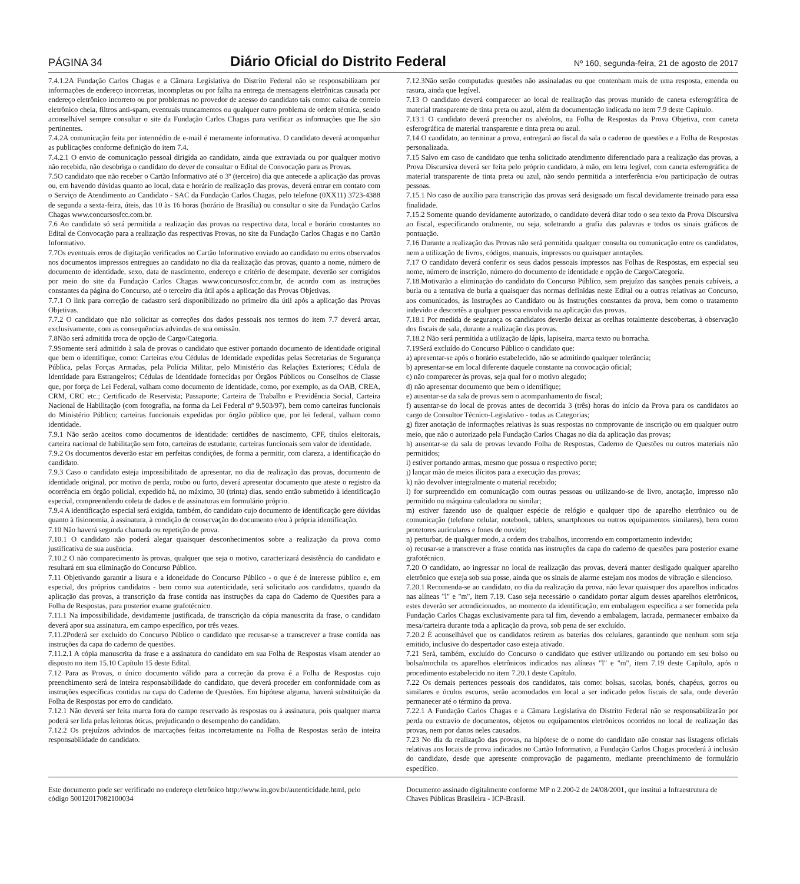PÁGINA 34 Diário Oficial do Distrito Federal Nº 160, segunda-feira, 21 de agosto de 2017
7.4.1.2A Fundação Carlos Chagas e a Câmara Legislativa do Distrito Federal não se responsabilizam por informações de endereço incorretas, incompletas ou por falha na entrega de mensagens eletrônicas causada por endereço eletrônico incorreto ou por problemas no provedor de acesso do candidato tais como: caixa de correio eletrônico cheia, filtros anti-spam, eventuais truncamentos ou qualquer outro problema de ordem técnica, sendo aconselhável sempre consultar o site da Fundação Carlos Chagas para verificar as informações que lhe são pertinentes.
7.4.2A comunicação feita por intermédio de e-mail é meramente informativa. O candidato deverá acompanhar as publicações conforme definição do item 7.4.
7.4.2.1 O envio de comunicação pessoal dirigida ao candidato, ainda que extraviada ou por qualquer motivo não recebida, não desobriga o candidato do dever de consultar o Edital de Convocação para as Provas.
7.5O candidato que não receber o Cartão Informativo até o 3º (terceiro) dia que antecede a aplicação das provas ou, em havendo dúvidas quanto ao local, data e horário de realização das provas, deverá entrar em contato com o Serviço de Atendimento ao Candidato - SAC da Fundação Carlos Chagas, pelo telefone (0XX11) 3723-4388 de segunda a sexta-feira, úteis, das 10 às 16 horas (horário de Brasília) ou consultar o site da Fundação Carlos Chagas www.concursosfcc.com.br.
7.6 Ao candidato só será permitida a realização das provas na respectiva data, local e horário constantes no Edital de Convocação para a realização das respectivas Provas, no site da Fundação Carlos Chagas e no Cartão Informativo.
7.7Os eventuais erros de digitação verificados no Cartão Informativo enviado ao candidato ou erros observados nos documentos impressos entregues ao candidato no dia da realização das provas, quanto a nome, número de documento de identidade, sexo, data de nascimento, endereço e critério de desempate, deverão ser corrigidos por meio do site da Fundação Carlos Chagas www.concursosfcc.com.br, de acordo com as instruções constantes da página do Concurso, até o terceiro dia útil após a aplicação das Provas Objetivas.
7.7.1 O link para correção de cadastro será disponibilizado no primeiro dia útil após a aplicação das Provas Objetivas.
7.7.2 O candidato que não solicitar as correções dos dados pessoais nos termos do item 7.7 deverá arcar, exclusivamente, com as consequências advindas de sua omissão.
7.8Não será admitida troca de opção de Cargo/Categoria.
7.9Somente será admitido à sala de provas o candidato que estiver portando documento de identidade original que bem o identifique, como: Carteiras e/ou Cédulas de Identidade expedidas pelas Secretarias de Segurança Pública, pelas Forças Armadas, pela Polícia Militar, pelo Ministério das Relações Exteriores; Cédula de Identidade para Estrangeiros; Cédulas de Identidade fornecidas por Órgãos Públicos ou Conselhos de Classe que, por força de Lei Federal, valham como documento de identidade, como, por exemplo, as da OAB, CREA, CRM, CRC etc.; Certificado de Reservista; Passaporte; Carteira de Trabalho e Previdência Social, Carteira Nacional de Habilitação (com fotografia, na forma da Lei Federal nº 9.503/97), bem como carteiras funcionais do Ministério Público; carteiras funcionais expedidas por órgão público que, por lei federal, valham como identidade.
7.9.1 Não serão aceitos como documentos de identidade: certidões de nascimento, CPF, títulos eleitorais, carteira nacional de habilitação sem foto, carteiras de estudante, carteiras funcionais sem valor de identidade.
7.9.2 Os documentos deverão estar em perfeitas condições, de forma a permitir, com clareza, a identificação do candidato.
7.9.3 Caso o candidato esteja impossibilitado de apresentar, no dia de realização das provas, documento de identidade original, por motivo de perda, roubo ou furto, deverá apresentar documento que ateste o registro da ocorrência em órgão policial, expedido há, no máximo, 30 (trinta) dias, sendo então submetido à identificação especial, compreendendo coleta de dados e de assinaturas em formulário próprio.
7.9.4 A identificação especial será exigida, também, do candidato cujo documento de identificação gere dúvidas quanto à fisionomia, à assinatura, à condição de conservação do documento e/ou à própria identificação.
7.10 Não haverá segunda chamada ou repetição de prova.
7.10.1 O candidato não poderá alegar quaisquer desconhecimentos sobre a realização da prova como justificativa de sua ausência.
7.10.2 O não comparecimento às provas, qualquer que seja o motivo, caracterizará desistência do candidato e resultará em sua eliminação do Concurso Público.
7.11 Objetivando garantir a lisura e a idoneidade do Concurso Público - o que é de interesse público e, em especial, dos próprios candidatos - bem como sua autenticidade, será solicitado aos candidatos, quando da aplicação das provas, a transcrição da frase contida nas instruções da capa do Caderno de Questões para a Folha de Respostas, para posterior exame grafotécnico.
7.11.1 Na impossibilidade, devidamente justificada, de transcrição da cópia manuscrita da frase, o candidato deverá apor sua assinatura, em campo específico, por três vezes.
7.11.2Poderá ser excluído do Concurso Público o candidato que recusar-se a transcrever a frase contida nas instruções da capa do caderno de questões.
7.11.2.1 A cópia manuscrita da frase e a assinatura do candidato em sua Folha de Respostas visam atender ao disposto no item 15.10 Capítulo 15 deste Edital.
7.12 Para as Provas, o único documento válido para a correção da prova é a Folha de Respostas cujo preenchimento será de inteira responsabilidade do candidato, que deverá proceder em conformidade com as instruções específicas contidas na capa do Caderno de Questões. Em hipótese alguma, haverá substituição da Folha de Respostas por erro do candidato.
7.12.1 Não deverá ser feita marca fora do campo reservado às respostas ou à assinatura, pois qualquer marca poderá ser lida pelas leitoras óticas, prejudicando o desempenho do candidato.
7.12.2 Os prejuízos advindos de marcações feitas incorretamente na Folha de Respostas serão de inteira responsabilidade do candidato.
7.12.3Não serão computadas questões não assinaladas ou que contenham mais de uma resposta, emenda ou rasura, ainda que legível.
7.13 O candidato deverá comparecer ao local de realização das provas munido de caneta esferográfica de material transparente de tinta preta ou azul, além da documentação indicada no item 7.9 deste Capítulo.
7.13.1 O candidato deverá preencher os alvéolos, na Folha de Respostas da Prova Objetiva, com caneta esferográfica de material transparente e tinta preta ou azul.
7.14 O candidato, ao terminar a prova, entregará ao fiscal da sala o caderno de questões e a Folha de Respostas personalizada.
7.15 Salvo em caso de candidato que tenha solicitado atendimento diferenciado para a realização das provas, a Prova Discursiva deverá ser feita pelo próprio candidato, à mão, em letra legível, com caneta esferográfica de material transparente de tinta preta ou azul, não sendo permitida a interferência e/ou participação de outras pessoas.
7.15.1 No caso de auxílio para transcrição das provas será designado um fiscal devidamente treinado para essa finalidade.
7.15.2 Somente quando devidamente autorizado, o candidato deverá ditar todo o seu texto da Prova Discursiva ao fiscal, especificando oralmente, ou seja, soletrando a grafia das palavras e todos os sinais gráficos de pontuação.
7.16 Durante a realização das Provas não será permitida qualquer consulta ou comunicação entre os candidatos, nem a utilização de livros, códigos, manuais, impressos ou quaisquer anotações.
7.17 O candidato deverá conferir os seus dados pessoais impressos nas Folhas de Respostas, em especial seu nome, número de inscrição, número do documento de identidade e opção de Cargo/Categoria.
7.18.Motivarão a eliminação do candidato do Concurso Público, sem prejuízo das sanções penais cabíveis, a burla ou a tentativa de burla a quaisquer das normas definidas neste Edital ou a outras relativas ao Concurso, aos comunicados, às Instruções ao Candidato ou às Instruções constantes da prova, bem como o tratamento indevido e descortês a qualquer pessoa envolvida na aplicação das provas.
7.18.1 Por medida de segurança os candidatos deverão deixar as orelhas totalmente descobertas, à observação dos fiscais de sala, durante a realização das provas.
7.18.2 Não será permitida a utilização de lápis, lapiseira, marca texto ou borracha.
7.19Será excluído do Concurso Público o candidato que:
a) apresentar-se após o horário estabelecido, não se admitindo qualquer tolerância;
b) apresentar-se em local diferente daquele constante na convocação oficial;
c) não comparecer às provas, seja qual for o motivo alegado;
d) não apresentar documento que bem o identifique;
e) ausentar-se da sala de provas sem o acompanhamento do fiscal;
f) ausentar-se do local de provas antes de decorrida 3 (três) horas do início da Prova para os candidatos ao cargo de Consultor Técnico-Legislativo - todas as Categorias;
g) fizer anotação de informações relativas às suas respostas no comprovante de inscrição ou em qualquer outro meio, que não o autorizado pela Fundação Carlos Chagas no dia da aplicação das provas;
h) ausentar-se da sala de provas levando Folha de Respostas, Caderno de Questões ou outros materiais não permitidos;
i) estiver portando armas, mesmo que possua o respectivo porte;
j) lançar mão de meios ilícitos para a execução das provas;
k) não devolver integralmente o material recebido;
l) for surpreendido em comunicação com outras pessoas ou utilizando-se de livro, anotação, impresso não permitido ou máquina calculadora ou similar;
m) estiver fazendo uso de qualquer espécie de relógio e qualquer tipo de aparelho eletrônico ou de comunicação (telefone celular, notebook, tablets, smartphones ou outros equipamentos similares), bem como protetores auriculares e fones de ouvido;
n) perturbar, de qualquer modo, a ordem dos trabalhos, incorrendo em comportamento indevido;
o) recusar-se a transcrever a frase contida nas instruções da capa do caderno de questões para posterior exame grafotécnico.
7.20 O candidato, ao ingressar no local de realização das provas, deverá manter desligado qualquer aparelho eletrônico que esteja sob sua posse, ainda que os sinais de alarme estejam nos modos de vibração e silencioso.
7.20.1 Recomenda-se ao candidato, no dia da realização da prova, não levar quaisquer dos aparelhos indicados nas alíneas "l" e "m", item 7.19. Caso seja necessário o candidato portar algum desses aparelhos eletrônicos, estes deverão ser acondicionados, no momento da identificação, em embalagem específica a ser fornecida pela Fundação Carlos Chagas exclusivamente para tal fim, devendo a embalagem, lacrada, permanecer embaixo da mesa/carteira durante toda a aplicação da prova, sob pena de ser excluído.
7.20.2 É aconselhável que os candidatos retirem as baterias dos celulares, garantindo que nenhum som seja emitido, inclusive do despertador caso esteja ativado.
7.21 Será, também, excluído do Concurso o candidato que estiver utilizando ou portando em seu bolso ou bolsa/mochila os aparelhos eletrônicos indicados nas alíneas "l" e "m", item 7.19 deste Capítulo, após o procedimento estabelecido no item 7.20.1 deste Capítulo.
7.22 Os demais pertences pessoais dos candidatos, tais como: bolsas, sacolas, bonés, chapéus, gorros ou similares e óculos escuros, serão acomodados em local a ser indicado pelos fiscais de sala, onde deverão permanecer até o término da prova.
7.22.1 A Fundação Carlos Chagas e a Câmara Legislativa do Distrito Federal não se responsabilizarão por perda ou extravio de documentos, objetos ou equipamentos eletrônicos ocorridos no local de realização das provas, nem por danos neles causados.
7.23 No dia da realização das provas, na hipótese de o nome do candidato não constar nas listagens oficiais relativas aos locais de prova indicados no Cartão Informativo, a Fundação Carlos Chagas procederá à inclusão do candidato, desde que apresente comprovação de pagamento, mediante preenchimento de formulário específico.
Este documento pode ser verificado no endereço eletrônico http://www.in.gov.br/autenticidade.html, pelo código 50012017082100034
Documento assinado digitalmente conforme MP n 2.200-2 de 24/08/2001, que institui a Infraestrutura de Chaves Públicas Brasileira - ICP-Brasil.